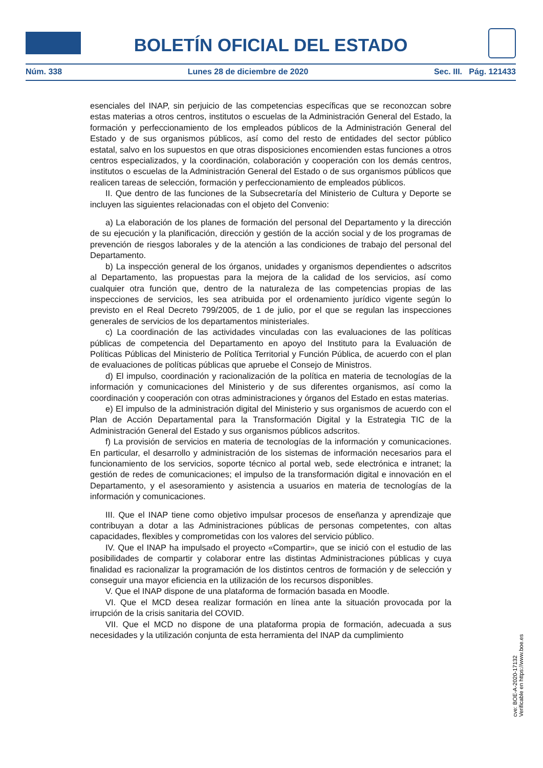BOLETÍN OFICIAL DEL ESTADO
Núm. 338 Lunes 28 de diciembre de 2020 Sec. III. Pág. 121433
esenciales del INAP, sin perjuicio de las competencias específicas que se reconozcan sobre estas materias a otros centros, institutos o escuelas de la Administración General del Estado, la formación y perfeccionamiento de los empleados públicos de la Administración General del Estado y de sus organismos públicos, así como del resto de entidades del sector público estatal, salvo en los supuestos en que otras disposiciones encomienden estas funciones a otros centros especializados, y la coordinación, colaboración y cooperación con los demás centros, institutos o escuelas de la Administración General del Estado o de sus organismos públicos que realicen tareas de selección, formación y perfeccionamiento de empleados públicos.
II. Que dentro de las funciones de la Subsecretaría del Ministerio de Cultura y Deporte se incluyen las siguientes relacionadas con el objeto del Convenio:
a) La elaboración de los planes de formación del personal del Departamento y la dirección de su ejecución y la planificación, dirección y gestión de la acción social y de los programas de prevención de riesgos laborales y de la atención a las condiciones de trabajo del personal del Departamento.
b) La inspección general de los órganos, unidades y organismos dependientes o adscritos al Departamento, las propuestas para la mejora de la calidad de los servicios, así como cualquier otra función que, dentro de la naturaleza de las competencias propias de las inspecciones de servicios, les sea atribuida por el ordenamiento jurídico vigente según lo previsto en el Real Decreto 799/2005, de 1 de julio, por el que se regulan las inspecciones generales de servicios de los departamentos ministeriales.
c) La coordinación de las actividades vinculadas con las evaluaciones de las políticas públicas de competencia del Departamento en apoyo del Instituto para la Evaluación de Políticas Públicas del Ministerio de Política Territorial y Función Pública, de acuerdo con el plan de evaluaciones de políticas públicas que apruebe el Consejo de Ministros.
d) El impulso, coordinación y racionalización de la política en materia de tecnologías de la información y comunicaciones del Ministerio y de sus diferentes organismos, así como la coordinación y cooperación con otras administraciones y órganos del Estado en estas materias.
e) El impulso de la administración digital del Ministerio y sus organismos de acuerdo con el Plan de Acción Departamental para la Transformación Digital y la Estrategia TIC de la Administración General del Estado y sus organismos públicos adscritos.
f) La provisión de servicios en materia de tecnologías de la información y comunicaciones. En particular, el desarrollo y administración de los sistemas de información necesarios para el funcionamiento de los servicios, soporte técnico al portal web, sede electrónica e intranet; la gestión de redes de comunicaciones; el impulso de la transformación digital e innovación en el Departamento, y el asesoramiento y asistencia a usuarios en materia de tecnologías de la información y comunicaciones.
III. Que el INAP tiene como objetivo impulsar procesos de enseñanza y aprendizaje que contribuyan a dotar a las Administraciones públicas de personas competentes, con altas capacidades, flexibles y comprometidas con los valores del servicio público.
IV. Que el INAP ha impulsado el proyecto «Compartir», que se inició con el estudio de las posibilidades de compartir y colaborar entre las distintas Administraciones públicas y cuya finalidad es racionalizar la programación de los distintos centros de formación y de selección y conseguir una mayor eficiencia en la utilización de los recursos disponibles.
V. Que el INAP dispone de una plataforma de formación basada en Moodle.
VI. Que el MCD desea realizar formación en línea ante la situación provocada por la irrupción de la crisis sanitaria del COVID.
VII. Que el MCD no dispone de una plataforma propia de formación, adecuada a sus necesidades y la utilización conjunta de esta herramienta del INAP da cumplimiento
cve: BOE-A-2020-17132
Verificable en https://www.boe.es